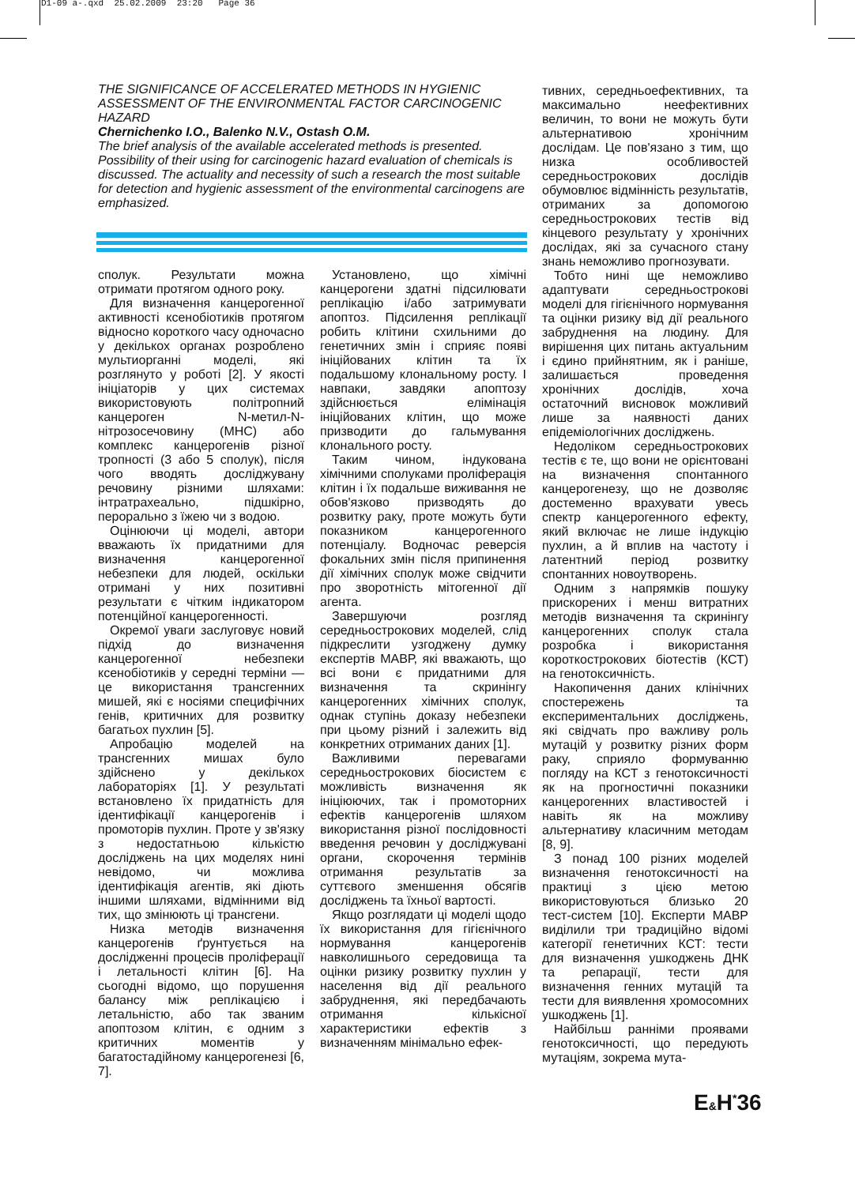D1-09 a-.qxd 25.02.2009 23:20 Page 36
THE SIGNIFICANCE OF ACCELERATED METHODS IN HYGIENIC ASSESSMENT OF THE ENVIRONMENTAL FACTOR CARCINOGENIC HAZARD
Chernichenko I.O., Balenko N.V., Ostash O.M.
The brief analysis of the available accelerated methods is presented. Possibility of their using for carcinogenic hazard evaluation of chemicals is discussed. The actuality and necessity of such a research the most suitable for detection and hygienic assessment of the environmental carcinogens are emphasized.
сполук. Результати можна отримати протягом одного року.
Для визначення канцерогенної активності ксенобіотиків протягом відносно короткого часу одночасно у декількох органах розроблено мультиорганні моделі, які розглянуто у роботі [2]. У якості ініціаторів у цих системах використовують політропний канцероген N-метил-N-нітрозосечовину (МНС) або комплекс канцерогенів різної тропності (3 або 5 сполук), після чого вводять досліджувану речовину різними шляхами: інтратрахеально, підшкірно, перорально з їжею чи з водою.
Оцінюючи ці моделі, автори вважають їх придатними для визначення канцерогенної небезпеки для людей, оскільки отримані у них позитивні результати є чітким індикатором потенційної канцерогенності.
Окремої уваги заслуговує новий підхід до визначення канцерогенної небезпеки ксенобіотиків у середні терміни — це використання трансгенних мишей, які є носіями специфічних генів, критичних для розвитку багатьох пухлин [5].
Апробацію моделей на трансгенних мишах було здійснено у декількох лабораторіях [1]. У результаті встановлено їх придатність для ідентифікації канцерогенів і промоторів пухлин. Проте у зв'язку з недостатньою кількістю досліджень на цих моделях нині невідомо, чи можлива ідентифікація агентів, які діють іншими шляхами, відмінними від тих, що змінюють ці трансгени.
Низка методів визначення канцерогенів ґрунтується на дослідженні процесів проліферації і летальності клітин [6]. На сьогодні відомо, що порушення балансу між реплікацією і летальністю, або так званим апоптозом клітин, є одним з критичних моментів у багатостадійному канцерогенезі [6, 7].
Установлено, що хімічні канцерогени здатні підсилювати реплікацію і/або затримувати апоптоз. Підсилення реплікації робить клітини схильними до генетичних змін і сприяє появі ініційованих клітин та їх подальшому клональному росту. І навпаки, завдяки апоптозу здійснюється елімінація ініційованих клітин, що може призводити до гальмування клонального росту.
Таким чином, індукована хімічними сполуками проліферація клітин і їх подальше виживання не обов'язково призводять до розвитку раку, проте можуть бути показником канцерогенного потенціалу. Водночас реверсія фокальних змін після припинення дії хімічних сполук може свідчити про зворотність мітогенної дії агента.
Завершуючи розгляд середньострокових моделей, слід підкреслити узгоджену думку експертів МАВР, які вважають, що всі вони є придатними для визначення та скринінгу канцерогенних хімічних сполук, однак ступінь доказу небезпеки при цьому різний і залежить від конкретних отриманих даних [1].
Важливими перевагами середньострокових біосистем є можливість визначення як ініціюючих, так і промоторних ефектів канцерогенів шляхом використання різної послідовності введення речовин у досліджувані органи, скорочення термінів отримання результатів за суттєвого зменшення обсягів досліджень та їхньої вартості.
Якщо розглядати ці моделі щодо їх використання для гігієнічного нормування канцерогенів навколишнього середовища та оцінки ризику розвитку пухлин у населення від дії реального забруднення, які передбачають отримання кількісної характеристики ефектів з визначенням мінімально ефек-
тивних, середньоефективних, та максимально неефективних величин, то вони не можуть бути альтернативою хронічним дослідам. Це пов'язано з тим, що низка особливостей середньострокових дослідів обумовлює відмінність результатів, отриманих за допомогою середньострокових тестів від кінцевого результату у хронічних дослідах, які за сучасного стану знань неможливо прогнозувати.
Тобто нині ще неможливо адаптувати середньострокові моделі для гігієнічного нормування та оцінки ризику від дії реального забруднення на людину. Для вирішення цих питань актуальним і єдино прийнятним, як і раніше, залишається проведення хронічних дослідів, хоча остаточний висновок можливий лише за наявності даних епідеміологічних досліджень.
Недоліком середньострокових тестів є те, що вони не орієнтовані на визначення спонтанного канцерогенезу, що не дозволяє достеменно врахувати увесь спектр канцерогенного ефекту, який включає не лише індукцію пухлин, а й вплив на частоту і латентний період розвитку спонтанних новоутворень.
Одним з напрямків пошуку прискорених і менш витратних методів визначення та скринінгу канцерогенних сполук стала розробка і використання короткострокових біотестів (КСТ) на генотоксичність.
Накопичення даних клінічних спостережень та експериментальних досліджень, які свідчать про важливу роль мутацій у розвитку різних форм раку, сприяло формуванню погляду на КСТ з генотоксичності як на прогностичні показники канцерогенних властивостей і навіть як на можливу альтернативу класичним методам [8, 9].
З понад 100 різних моделей визначення генотоксичності на практиці з цією метою використовуються близько 20 тест-систем [10]. Експерти МАВР виділили три традиційно відомі категорії генетичних КСТ: тести для визначення ушкоджень ДНК та репарації, тести для визначення генних мутацій та тести для виявлення хромосомних ушкоджень [1].
Найбільш ранніми проявами генотоксичності, що передують мутаціям, зокрема мута-
E&H<sup>*</sup>36